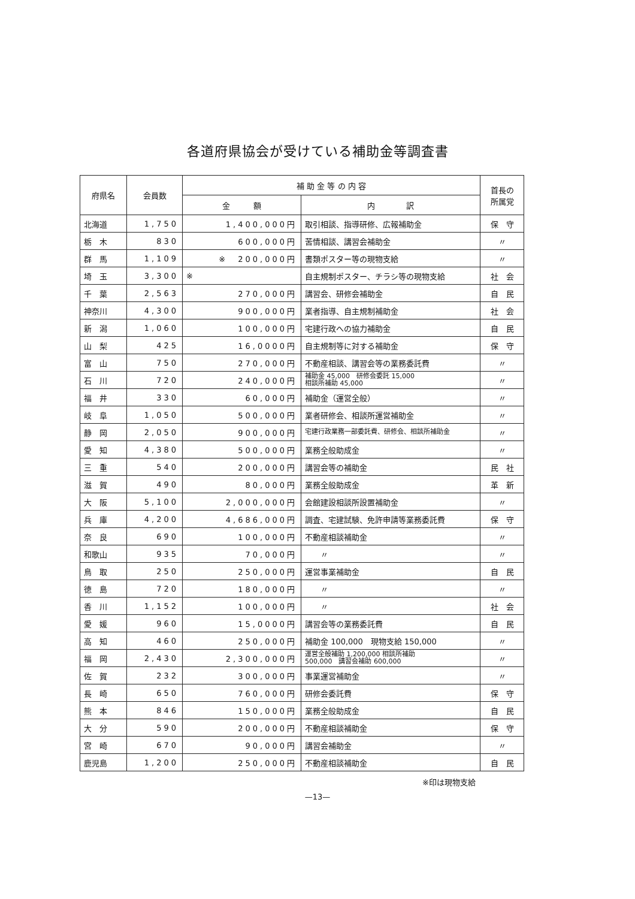各道府県協会が受けている補助金等調査書
| 府県名 | 会員数 | 補 助 金 等 の 内 容 | | 首長の 所属党 |
| --- | --- | --- | --- | --- |
| | | 金 額 | 内 訳 | |
| 北海道 | 1,750 | 1,400,000円 | 取引相談、指導研修、広報補助金 | 保 守 |
| 栃 木 | 830 | 600,000円 | 苦情相談、講習会補助金 | 〃 |
| 群 馬 | 1,109 | ※ 200,000円 | 書類ポスター等の現物支給 | 〃 |
| 埼 玉 | 3,300 | ※ | 自主規制ポスター、チラシ等の現物支給 | 社 会 |
| 千 葉 | 2,563 | 270,000円 | 講習会、研修会補助金 | 自 民 |
| 神奈川 | 4,300 | 900,000円 | 業者指導、自主規制補助金 | 社 会 |
| 新 潟 | 1,060 | 100,000円 | 宅建行政への協力補助金 | 自 民 |
| 山 梨 | 425 | 16,0000円 | 自主規制等に対する補助金 | 保 守 |
| 富 山 | 750 | 270,000円 | 不動産相談、講習会等の業務委託費 | 〃 |
| 石 川 | 720 | 240,000円 | 補助金 45,000 研修会委託 15,000 相談所補助 45,000 | 〃 |
| 福 井 | 330 | 60,000円 | 補助金（運営全般） | 〃 |
| 岐 阜 | 1,050 | 500,000円 | 業者研修会、相談所運営補助金 | 〃 |
| 静 岡 | 2,050 | 900,000円 | 宅建行政業務一部委託費、研修会、相談所補助金 | 〃 |
| 愛 知 | 4,380 | 500,000円 | 業務全般助成金 | 〃 |
| 三 重 | 540 | 200,000円 | 講習会等の補助金 | 民 社 |
| 滋 賀 | 490 | 80,000円 | 業務全般助成金 | 革 新 |
| 大 阪 | 5,100 | 2,000,000円 | 会館建設相談所設置補助金 | 〃 |
| 兵 庫 | 4,200 | 4,686,000円 | 調査、宅建試験、免許申請等業務委託費 | 保 守 |
| 奈 良 | 690 | 100,000円 | 不動産相談補助金 | 〃 |
| 和歌山 | 935 | 70,000円 | 〃 | 〃 |
| 鳥 取 | 250 | 250,000円 | 運営事業補助金 | 自 民 |
| 徳 島 | 720 | 180,000円 | 〃 | 〃 |
| 香 川 | 1,152 | 100,000円 | 〃 | 社 会 |
| 愛 媛 | 960 | 15,0000円 | 講習会等の業務委託費 | 自 民 |
| 高 知 | 460 | 250,000円 | 補助金 100,000 現物支給 150,000 | 〃 |
| 福 岡 | 2,430 | 2,300,000円 | 運営全般補助 1,200,000 相談所補助 500,000 講習会補助 600,000 | 〃 |
| 佐 賀 | 232 | 300,000円 | 事業運営補助金 | 〃 |
| 長 崎 | 650 | 760,000円 | 研修会委託費 | 保 守 |
| 熊 本 | 846 | 150,000円 | 業務全般助成金 | 自 民 |
| 大 分 | 590 | 200,000円 | 不動産相談補助金 | 保 守 |
| 宮 崎 | 670 | 90,000円 | 講習会補助金 | 〃 |
| 鹿児島 | 1,200 | 250,000円 | 不動産相談補助金 | 自 民 |
※印は現物支給
—13—